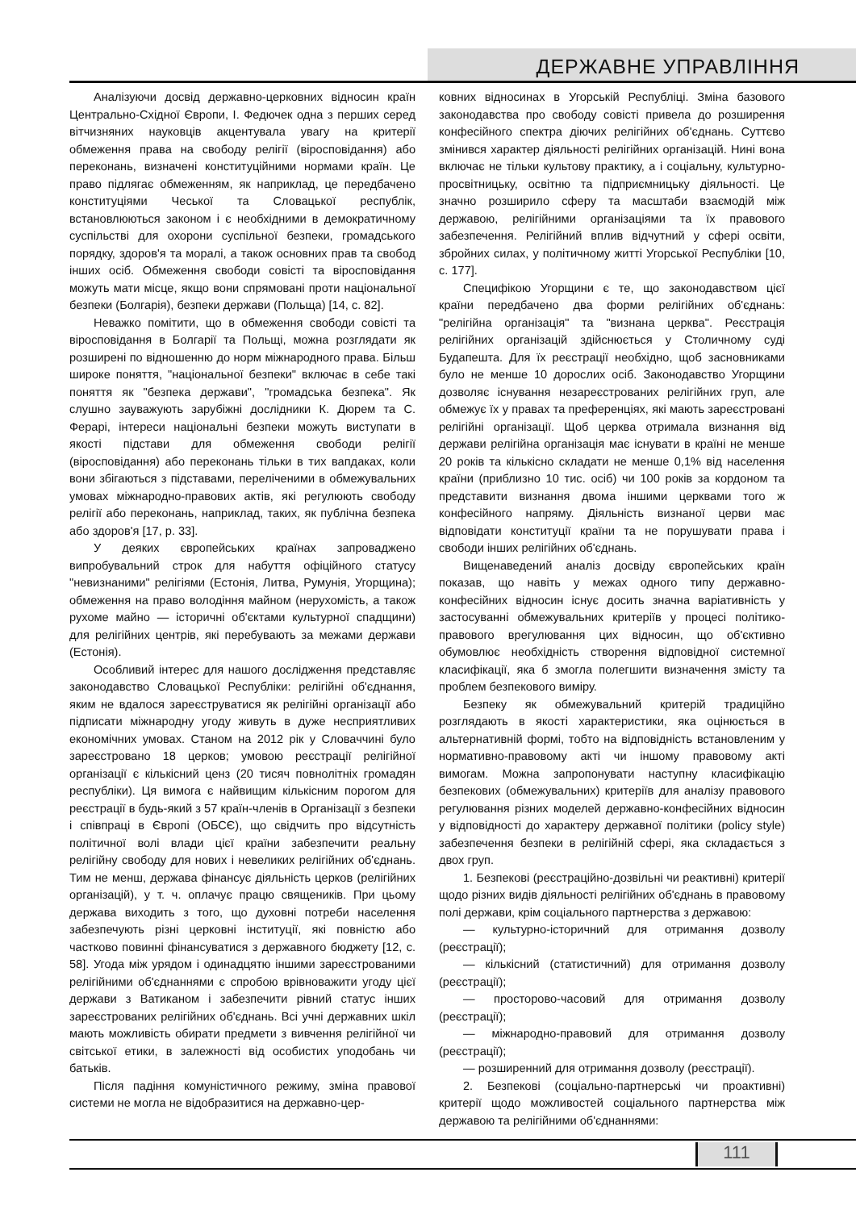ДЕРЖАВНЕ УПРАВЛІННЯ
Аналізуючи досвід державно-церковних відносин країн Центрально-Східної Європи, І. Федючек одна з перших серед вітчизняних науковців акцентувала увагу на критерії обмеження права на свободу релігії (віросповідання) або переконань, визначені конституційними нормами країн. Це право підлягає обмеженням, як наприклад, це передбачено конституціями Чеської та Словацької республік, встановлюються законом і є необхідними в демократичному суспільстві для охорони суспільної безпеки, громадського порядку, здоров'я та моралі, а також основних прав та свобод інших осіб. Обмеження свободи совісті та віросповідання можуть мати місце, якщо вони спрямовані проти національної безпеки (Болгарія), безпеки держави (Польща) [14, с. 82].
Неважко помітити, що в обмеження свободи совісті та віросповідання в Болгарії та Польщі, можна розглядати як розширені по відношенню до норм міжнародного права. Більш широке поняття, "національної безпеки" включає в себе такі поняття як "безпека держави", "громадська безпека". Як слушно зауважують зарубіжні дослідники К. Дюрем та С. Ферарі, інтереси національні безпеки можуть виступати в якості підстави для обмеження свободи релігії (віросповідання) або переконань тільки в тих вапдаках, коли вони збігаються з підставами, переліченими в обмежувальних умовах міжнародно-правових актів, які регулюють свободу релігії або переконань, наприклад, таких, як публічна безпека або здоров'я [17, р. 33].
У деяких європейських країнах запроваджено випробувальний строк для набуття офіційного статусу "невизнаними" релігіями (Естонія, Литва, Румунія, Угорщина); обмеження на право володіння майном (нерухомість, а також рухоме майно — історичні об'єктами культурної спадщини) для релігійних центрів, які перебувають за межами держави (Естонія).
Особливий інтерес для нашого дослідження представляє законодавство Словацької Республіки: релігійні об'єднання, яким не вдалося зареєструватися як релігійні організації або підписати міжнародну угоду живуть в дуже несприятливих економічних умовах. Станом на 2012 рік у Словаччині було зареєстровано 18 церков; умовою реєстрації релігійної організації є кількісний ценз (20 тисяч повнолітніх громадян республіки). Ця вимога є найвищим кількісним порогом для реєстрації в будь-який з 57 країн-членів в Організації з безпеки і співпраці в Європі (ОБСЄ), що свідчить про відсутність політичної волі влади цієї країни забезпечити реальну релігійну свободу для нових і невеликих релігійних об'єднань. Тим не менш, держава фінансує діяльність церков (релігійних організацій), у т. ч. оплачує працю священиків. При цьому держава виходить з того, що духовні потреби населення забезпечують різні церковні інституції, які повністю або частково повинні фінансуватися з державного бюджету [12, с. 58]. Угода між урядом і одинадцятю іншими зареєстрованими релігійними об'єднаннями є спробою врівноважити угоду цієї держави з Ватиканом і забезпечити рівний статус інших зареєстрованих релігійних об'єднань. Всі учні державних шкіл мають можливість обирати предмети з вивчення релігійної чи світської етики, в залежності від особистих уподобань чи батьків.
Після падіння комуністичного режиму, зміна правової системи не могла не відобразитися на державно-цер-
ковних відносинах в Угорській Республіці. Зміна базового законодавства про свободу совісті привела до розширення конфесійного спектра діючих релігійних об'єднань. Суттєво змінився характер діяльності релігійних організацій. Нині вона включає не тільки культову практику, а і соціальну, культурно-просвітницьку, освітню та підприємницьку діяльності. Це значно розширило сферу та масштаби взаємодій між державою, релігійними організаціями та їх правового забезпечення. Релігійний вплив відчутний у сфері освіти, збройних силах, у політичному житті Угорської Республіки [10, с. 177].
Специфікою Угорщини є те, що законодавством цієї країни передбачено два форми релігійних об'єднань: "релігійна організація" та "визнана церква". Реєстрація релігійних організацій здійснюється у Столичному суді Будапешта. Для їх реєстрації необхідно, щоб засновниками було не менше 10 дорослих осіб. Законодавство Угорщини дозволяє існування незареєстрованих релігійних груп, але обмежує їх у правах та преференціях, які мають зареєстровані релігійні організації. Щоб церква отримала визнання від держави релігійна організація має існувати в країні не менше 20 років та кількісно складати не менше 0,1% від населення країни (приблизно 10 тис. осіб) чи 100 років за кордоном та представити визнання двома іншими церквами того ж конфесійного напряму. Діяльність визнаної церви має відповідати конституції країни та не порушувати права і свободи інших релігійних об'єднань.
Вищенаведений аналіз досвіду європейських країн показав, що навіть у межах одного типу державно-конфесійних відносин існує досить значна варіативність у застосуванні обмежувальних критеріїв у процесі політико-правового врегулювання цих відносин, що об'єктивно обумовлює необхідність створення відповідної системної класифікації, яка б змогла полегшити визначення змісту та проблем безпекового виміру.
Безпеку як обмежувальний критерій традиційно розглядають в якості характеристики, яка оцінюється в альтернативній формі, тобто на відповідність встановленим у нормативно-правовому акті чи іншому правовому акті вимогам. Можна запропонувати наступну класифікацію безпекових (обмежувальних) критеріїв для аналізу правового регулювання різних моделей державно-конфесійних відносин у відповідності до характеру державної політики (policy style) забезпечення безпеки в релігійній сфері, яка складається з двох груп.
1. Безпекові (реєстраційно-дозвільні чи реактивні) критерії щодо різних видів діяльності релігійних об'єднань в правовому полі держави, крім соціального партнерства з державою:
— культурно-історичний для отримання дозволу (реєстрації);
— кількісний (статистичний) для отримання дозволу (реєстрації);
— просторово-часовий для отримання дозволу (реєстрації);
— міжнародно-правовий для отримання дозволу (реєстрації);
— розширенний для отримання дозволу (реєстрації).
2. Безпекові (соціально-партнерські чи проактивні) критерії щодо можливостей соціального партнерства між державою та релігійними об'єднаннями:
111